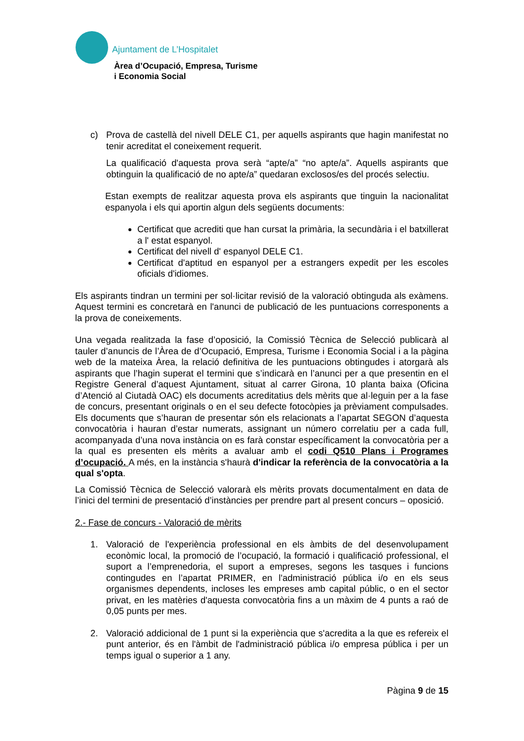Ajuntament de L’Hospitalet
Àrea d’Ocupació, Empresa, Turisme
i Economia Social
c) Prova de castellà del nivell DELE C1, per aquells aspirants que hagin manifestat no tenir acreditat el coneixement requerit.
La qualificació d'aquesta prova serà “apte/a” “no apte/a”. Aquells aspirants que obtinguin la qualificació de no apte/a” quedaran exclosos/es del procés selectiu.
Estan exempts de realitzar aquesta prova els aspirants que tinguin la nacionalitat espanyola i els qui aportin algun dels següents documents:
Certificat que acrediti que han cursat la primària, la secundària i el batxillerat a l' estat espanyol.
Certificat del nivell d' espanyol DELE C1.
Certificat d'aptitud en espanyol per a estrangers expedit per les escoles oficials d'idiomes.
Els aspirants tindran un termini per sol·licitar revisió de la valoració obtinguda als exàmens. Aquest termini es concretarà en l'anunci de publicació de les puntuacions corresponents a la prova de coneixements.
Una vegada realitzada la fase d’oposició, la Comissió Tècnica de Selecció publicarà al tauler d’anuncis de l’Àrea de d’Ocupació, Empresa, Turisme i Economia Social i a la pàgina web de la mateixa Àrea, la relació definitiva de les puntuacions obtingudes i atorgarà als aspirants que l’hagin superat el termini que s’indicarà en l’anunci per a que presentin en el Registre General d’aquest Ajuntament, situat al carrer Girona, 10 planta baixa (Oficina d’Atenció al Ciutadà OAC) els documents acreditatius dels mèrits que al·leguin per a la fase de concurs, presentant originals o en el seu defecte fotocòpies ja prèviament compulsades. Els documents que s’hauran de presentar són els relacionats a l’apartat SEGON d’aquesta convocatòria i hauran d’estar numerats, assignant un número correlatiu per a cada full, acompanyada d’una nova instància on es farà constar específicament la convocatòria per a la qual es presenten els mèrits a avaluar amb el codi Q510 Plans i Programes d’ocupació. A més, en la instància s'haurà d'indicar la referència de la convocatòria a la qual s'opta.
La Comissió Tècnica de Selecció valorarà els mèrits provats documentalment en data de l’inici del termini de presentació d’instàncies per prendre part al present concurs – oposició.
2.- Fase de concurs - Valoració de mèrits
1. Valoració de l'experiència professional en els àmbits de del desenvolupament econòmic local, la promoció de l’ocupació, la formació i qualificació professional, el suport a l’emprenedoria, el suport a empreses, segons les tasques i funcions contingudes en l’apartat PRIMER, en l'administració pública i/o en els seus organismes dependents, incloses les empreses amb capital públic, o en el sector privat, en les matèries d'aquesta convocatòria fins a un màxim de 4 punts a raó de 0,05 punts per mes.
2. Valoració addicional de 1 punt si la experiència que s'acredita a la que es refereix el punt anterior, és en l'àmbit de l'administració pública i/o empresa pública i per un temps igual o superior a 1 any.
Pàgina 9 de 15